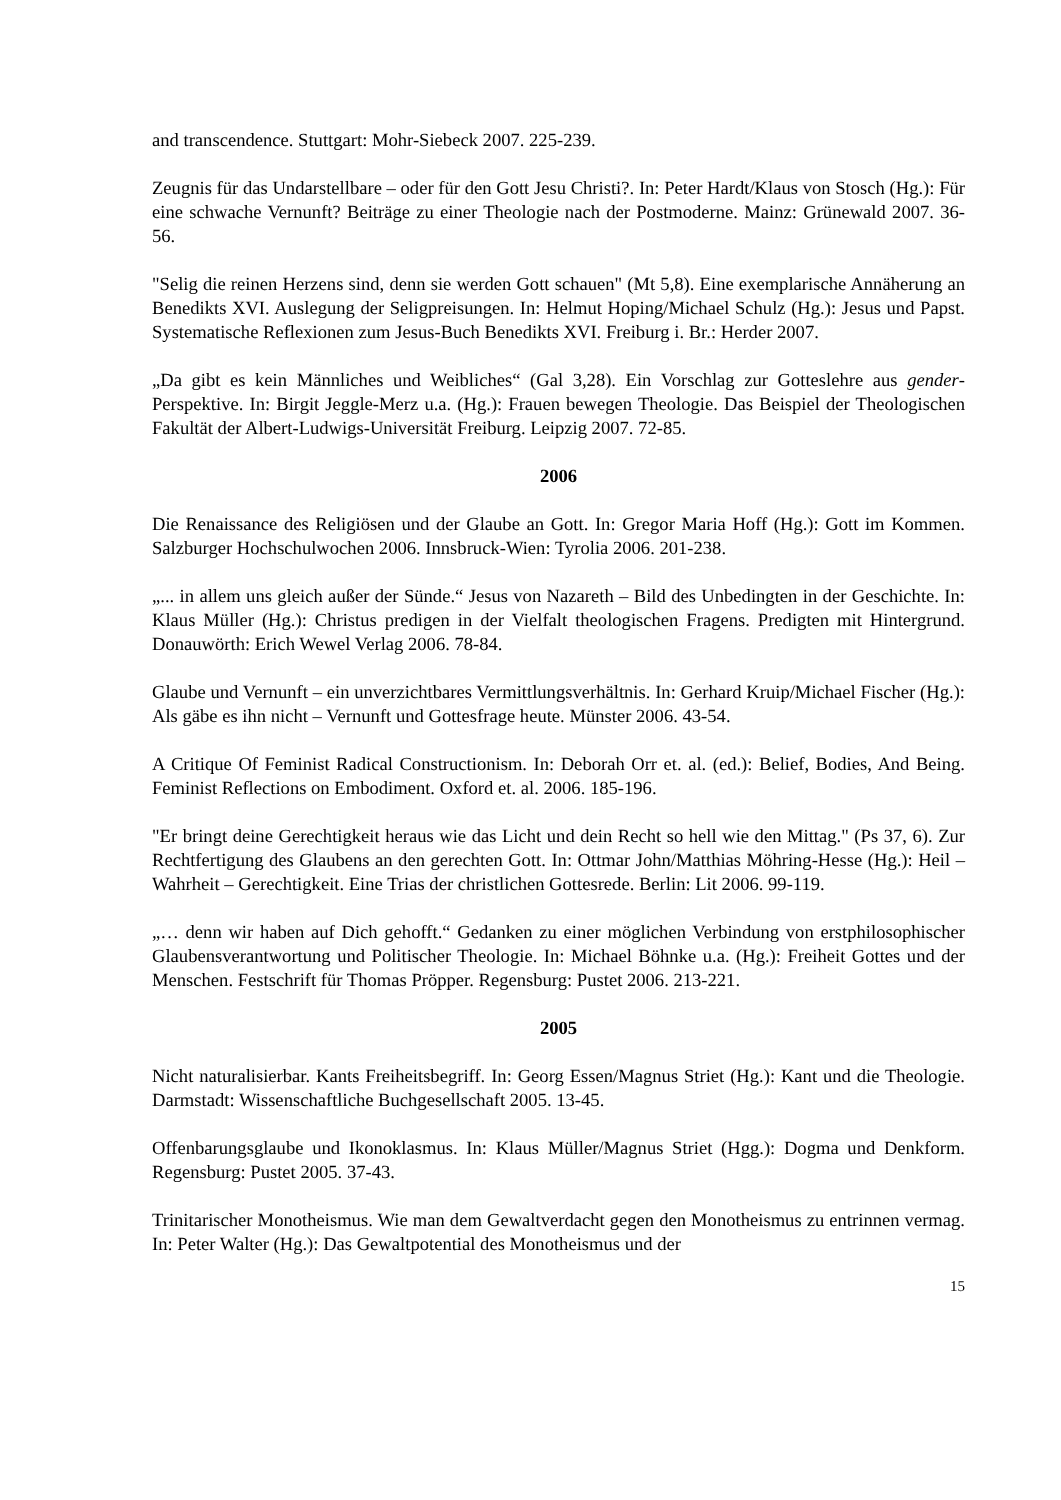and transcendence. Stuttgart: Mohr-Siebeck 2007. 225-239.
Zeugnis für das Undarstellbare – oder für den Gott Jesu Christi?. In: Peter Hardt/Klaus von Stosch (Hg.): Für eine schwache Vernunft? Beiträge zu einer Theologie nach der Postmoderne. Mainz: Grünewald 2007. 36-56.
"Selig die reinen Herzens sind, denn sie werden Gott schauen" (Mt 5,8). Eine exemplarische Annäherung an Benedikts XVI. Auslegung der Seligpreisungen. In: Helmut Hoping/Michael Schulz (Hg.): Jesus und Papst. Systematische Reflexionen zum Jesus-Buch Benedikts XVI. Freiburg i. Br.: Herder 2007.
„Da gibt es kein Männliches und Weibliches“ (Gal 3,28). Ein Vorschlag zur Gotteslehre aus gender-Perspektive. In: Birgit Jeggle-Merz u.a. (Hg.): Frauen bewegen Theologie. Das Beispiel der Theologischen Fakultät der Albert-Ludwigs-Universität Freiburg. Leipzig 2007. 72-85.
2006
Die Renaissance des Religiösen und der Glaube an Gott. In: Gregor Maria Hoff (Hg.): Gott im Kommen. Salzburger Hochschulwochen 2006. Innsbruck-Wien: Tyrolia 2006. 201-238.
„... in allem uns gleich außer der Sünde.“ Jesus von Nazareth – Bild des Unbedingten in der Geschichte. In: Klaus Müller (Hg.): Christus predigen in der Vielfalt theologischen Fragens. Predigten mit Hintergrund. Donauwörth: Erich Wewel Verlag 2006. 78-84.
Glaube und Vernunft – ein unverzichtbares Vermittlungsverhältnis. In: Gerhard Kruip/Michael Fischer (Hg.): Als gäbe es ihn nicht – Vernunft und Gottesfrage heute. Münster 2006. 43-54.
A Critique Of Feminist Radical Constructionism. In: Deborah Orr et. al. (ed.): Belief, Bodies, And Being. Feminist Reflections on Embodiment. Oxford et. al. 2006. 185-196.
"Er bringt deine Gerechtigkeit heraus wie das Licht und dein Recht so hell wie den Mittag." (Ps 37, 6). Zur Rechtfertigung des Glaubens an den gerechten Gott. In: Ottmar John/Matthias Möhring-Hesse (Hg.): Heil – Wahrheit – Gerechtigkeit. Eine Trias der christlichen Gottesrede. Berlin: Lit 2006. 99-119.
„… denn wir haben auf Dich gehofft.“ Gedanken zu einer möglichen Verbindung von erstphilosophischer Glaubensverantwortung und Politischer Theologie. In: Michael Böhnke u.a. (Hg.): Freiheit Gottes und der Menschen. Festschrift für Thomas Pröpper. Regensburg: Pustet 2006. 213-221.
2005
Nicht naturalisierbar. Kants Freiheitsbegriff. In: Georg Essen/Magnus Striet (Hg.): Kant und die Theologie. Darmstadt: Wissenschaftliche Buchgesellschaft 2005. 13-45.
Offenbarungsglaube und Ikonoklasmus. In: Klaus Müller/Magnus Striet (Hgg.): Dogma und Denkform. Regensburg: Pustet 2005. 37-43.
Trinitarischer Monotheismus. Wie man dem Gewaltverdacht gegen den Monotheismus zu entrinnen vermag. In: Peter Walter (Hg.): Das Gewaltpotential des Monotheismus und der
15